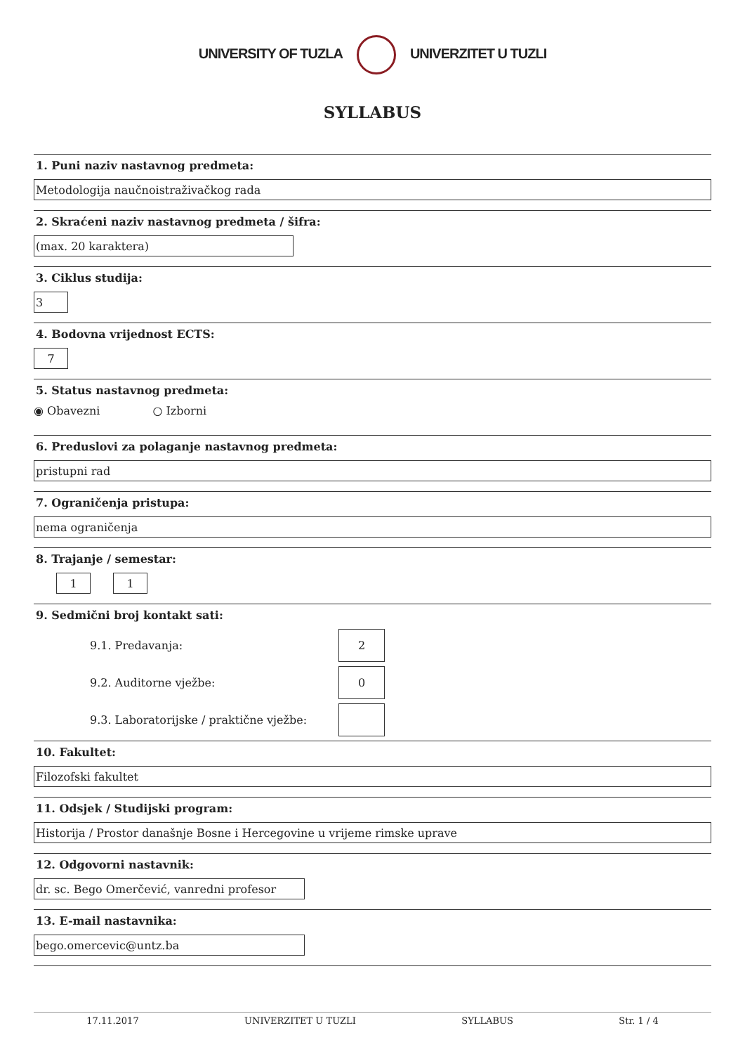UNIVERSITY OF TUZLA UNIVERZITET U TUZLI
SYLLABUS
1. Puni naziv nastavnog predmeta:
Metodologija naučnoistraživačkog rada
2. Skraćeni naziv nastavnog predmeta / šifra:
(max. 20 karaktera)
3. Ciklus studija:
3
4. Bodovna vrijednost ECTS:
7
5. Status nastavnog predmeta:
◉ Obavezni ○ Izborni
6. Preduslovi za polaganje nastavnog predmeta:
pristupni rad
7. Ograničenja pristupa:
nema ograničenja
8. Trajanje / semestar:
1 1
9. Sedmični broj kontakt sati:
9.1. Predavanja:
2
9.2. Auditorne vježbe:
0
9.3. Laboratorijske / praktične vježbe:
10. Fakultet:
Filozofski fakultet
11. Odsjek / Studijski program:
Historija / Prostor današnje Bosne i Hercegovine u vrijeme rimske uprave
12. Odgovorni nastavnik:
dr. sc. Bego Omerčević, vanredni profesor
13. E-mail nastavnika:
bego.omercevic@untz.ba
17.11.2017 UNIVERZITET U TUZLI SYLLABUS Str. 1 / 4